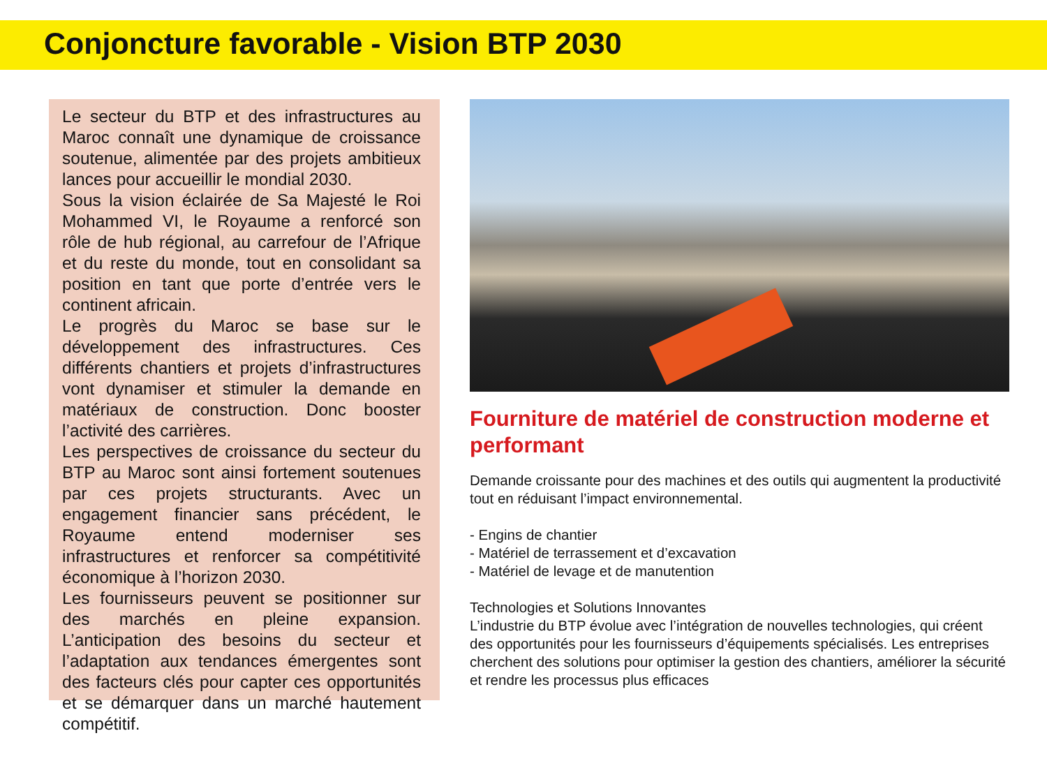Conjoncture favorable - Vision BTP 2030
Le secteur du BTP et des infrastructures au Maroc connaît une dynamique de croissance soutenue, alimentée par des projets ambitieux lances pour accueillir le mondial 2030.
Sous la vision éclairée de Sa Majesté le Roi Mohammed VI, le Royaume a renforcé son rôle de hub régional, au carrefour de l’Afrique et du reste du monde, tout en consolidant sa position en tant que porte d’entrée vers le continent africain.
Le progrès du Maroc se base sur le développement des infrastructures. Ces différents chantiers et projets d’infrastructures vont dynamiser et stimuler la demande en matériaux de construction. Donc booster l’activité des carrières.
Les perspectives de croissance du secteur du BTP au Maroc sont ainsi fortement soutenues par ces projets structurants. Avec un engagement financier sans précédent, le Royaume entend moderniser ses infrastructures et renforcer sa compétitivité économique à l’horizon 2030.
Les fournisseurs peuvent se positionner sur des marchés en pleine expansion. L’anticipation des besoins du secteur et l’adaptation aux tendances émergentes sont des facteurs clés pour capter ces opportunités et se démarquer dans un marché hautement compétitif.
Fourniture de matériel de construction moderne et performant
Demande croissante pour des machines et des outils qui augmentent la productivité tout en réduisant l’impact environnemental.
- Engins de chantier
- Matériel de terrassement et d’excavation
- Matériel de levage et de manutention
Technologies et Solutions Innovantes
L’industrie du BTP évolue avec l’intégration de nouvelles technologies, qui créent des opportunités pour les fournisseurs d’équipements spécialisés. Les entreprises cherchent des solutions pour optimiser la gestion des chantiers, améliorer la sécurité et rendre les processus plus efficaces